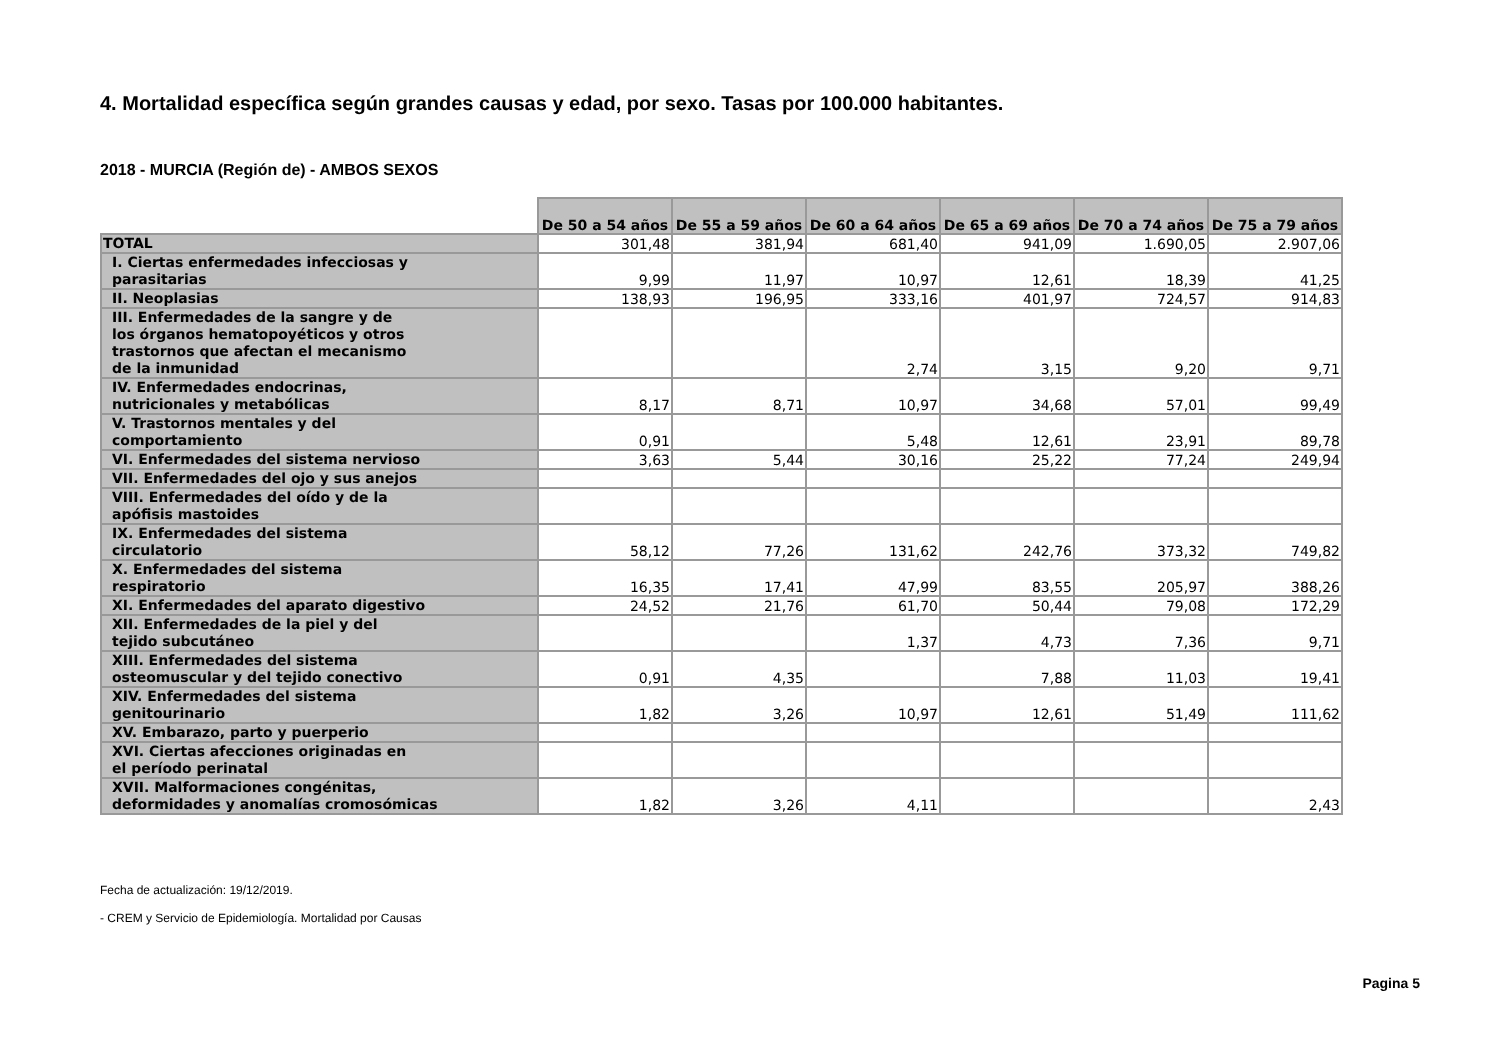4. Mortalidad específica según grandes causas y edad, por sexo. Tasas por 100.000 habitantes.
2018 - MURCIA (Región de) - AMBOS SEXOS
| | De 50 a 54 años | De 55 a 59 años | De 60 a 64 años | De 65 a 69 años | De 70 a 74 años | De 75 a 79 años |
| --- | --- | --- | --- | --- | --- | --- |
| TOTAL | 301,48 | 381,94 | 681,40 | 941,09 | 1.690,05 | 2.907,06 |
| I. Ciertas enfermedades infecciosas y parasitarias | 9,99 | 11,97 | 10,97 | 12,61 | 18,39 | 41,25 |
| II. Neoplasias | 138,93 | 196,95 | 333,16 | 401,97 | 724,57 | 914,83 |
| III. Enfermedades de la sangre y de los órganos hematopoyéticos y otros trastornos que afectan el mecanismo de la inmunidad | | | 2,74 | 3,15 | 9,20 | 9,71 |
| IV. Enfermedades endocrinas, nutricionales y metabólicas | 8,17 | 8,71 | 10,97 | 34,68 | 57,01 | 99,49 |
| V. Trastornos mentales y del comportamiento | 0,91 | | 5,48 | 12,61 | 23,91 | 89,78 |
| VI. Enfermedades del sistema nervioso | 3,63 | 5,44 | 30,16 | 25,22 | 77,24 | 249,94 |
| VII. Enfermedades del ojo y sus anejos | | | | | | |
| VIII. Enfermedades del oído y de la apófisis mastoides | | | | | | |
| IX. Enfermedades del sistema circulatorio | 58,12 | 77,26 | 131,62 | 242,76 | 373,32 | 749,82 |
| X. Enfermedades del sistema respiratorio | 16,35 | 17,41 | 47,99 | 83,55 | 205,97 | 388,26 |
| XI. Enfermedades del aparato digestivo | 24,52 | 21,76 | 61,70 | 50,44 | 79,08 | 172,29 |
| XII. Enfermedades de la piel y del tejido subcutáneo | | | 1,37 | 4,73 | 7,36 | 9,71 |
| XIII. Enfermedades del sistema osteomuscular y del tejido conectivo | 0,91 | 4,35 | | 7,88 | 11,03 | 19,41 |
| XIV. Enfermedades del sistema genitourinario | 1,82 | 3,26 | 10,97 | 12,61 | 51,49 | 111,62 |
| XV. Embarazo, parto y puerperio | | | | | | |
| XVI. Ciertas afecciones originadas en el período perinatal | | | | | | |
| XVII. Malformaciones congénitas, deformidades y anomalías cromosómicas | 1,82 | 3,26 | 4,11 | | | 2,43 |
Fecha de actualización: 19/12/2019.
- CREM y Servicio de Epidemiología. Mortalidad por Causas
Pagina 5